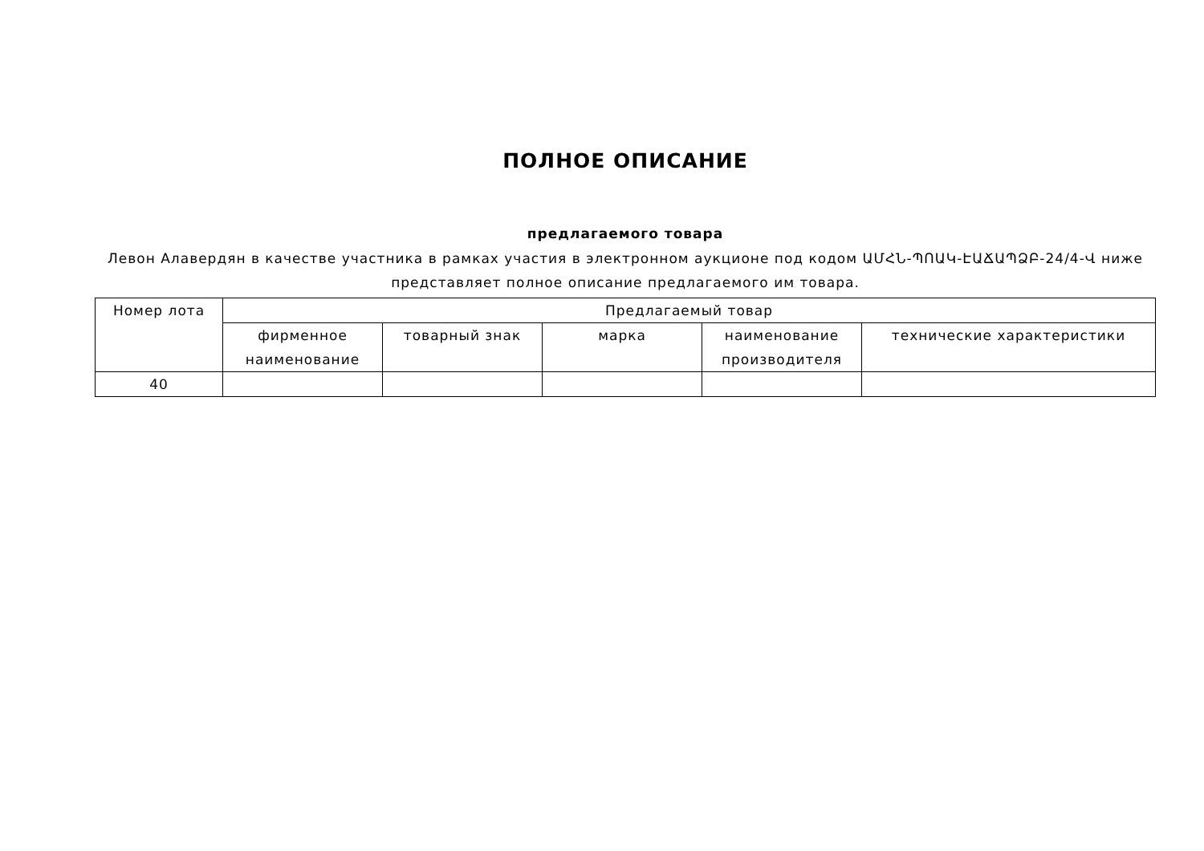ПОЛНОЕ ОПИСАНИЕ
предлагаемого товара
Левон Алавердян в качестве участника в рамках участия в электронном аукционе под кодом ԱՄՀՆ-ՊՈԱԿ-ԷԱՃԱՊՁԲ-24/4-Վ ниже представляет полное описание предлагаемого им товара.
| Номер лота | Предлагаемый товар | | | | |
| --- | --- | --- | --- | --- | --- |
| | фирменное наименование | товарный знак | марка | наименование производителя | технические характеристики |
| 40 | | | | | |